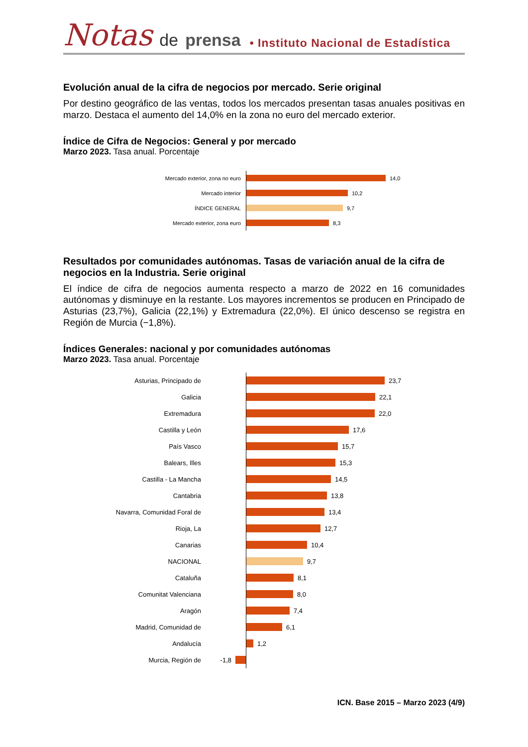Notas de prensa • Instituto Nacional de Estadística
Evolución anual de la cifra de negocios por mercado. Serie original
Por destino geográfico de las ventas, todos los mercados presentan tasas anuales positivas en marzo. Destaca el aumento del 14,0% en la zona no euro del mercado exterior.
Índice de Cifra de Negocios: General y por mercado
Marzo 2023. Tasa anual. Porcentaje
Mercado exterior, zona no euro
14,0
Mercado interior
10,2
ÍNDICE GENERAL
9,7
Mercado exterior, zona euro
8,3
Resultados por comunidades autónomas. Tasas de variación anual de la cifra de negocios en la Industria. Serie original
El índice de cifra de negocios aumenta respecto a marzo de 2022 en 16 comunidades autónomas y disminuye en la restante. Los mayores incrementos se producen en Principado de Asturias (23,7%), Galicia (22,1%) y Extremadura (22,0%). El único descenso se registra en Región de Murcia (−1,8%).
Índices Generales: nacional y por comunidades autónomas
Marzo 2023. Tasa anual. Porcentaje
Asturias, Principado de
23,7
Galicia
22,1
Extremadura
22,0
Castilla y León
17,6
País Vasco
15,7
Balears, Illes
15,3
Castilla - La Mancha
14,5
Cantabria
13,8
Navarra, Comunidad Foral de
13,4
Rioja, La
12,7
Canarias
10,4
NACIONAL
9,7
Cataluña
8,1
Comunitat Valenciana
8,0
Aragón
7,4
Madrid, Comunidad de
6,1
Andalucía
1,2
Murcia, Región de -1,8
ICN. Base 2015 – Marzo 2023 (4/9)